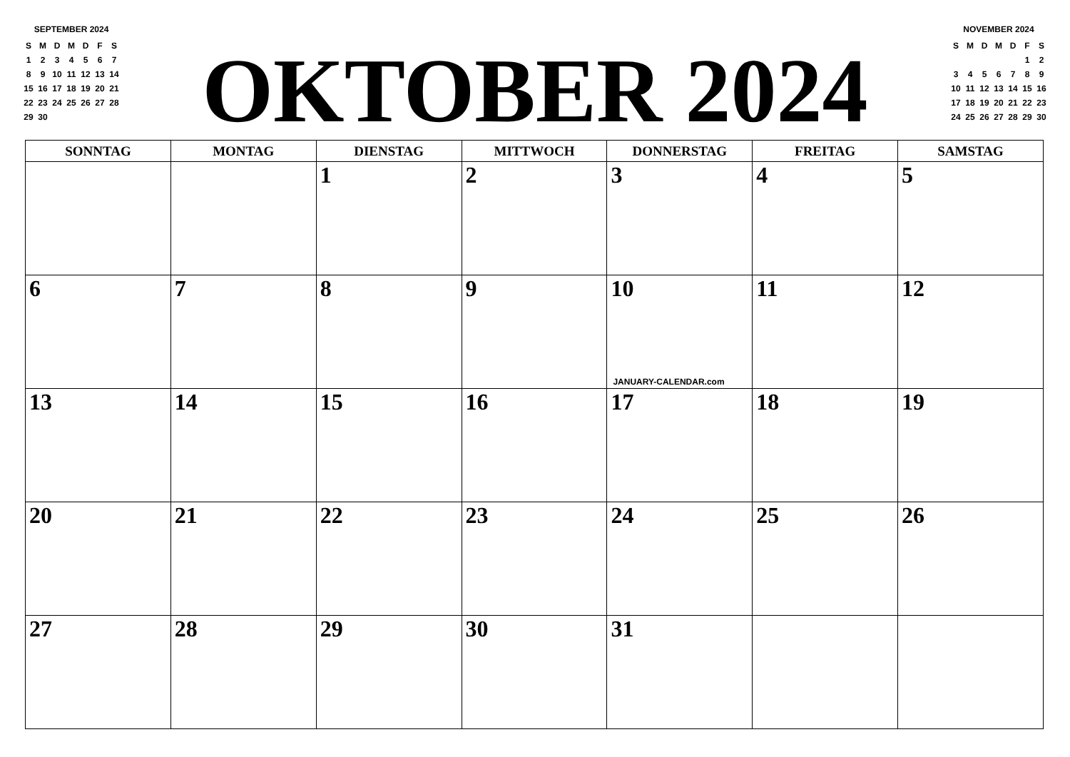SEPTEMBER 2024
| S | M | D | M | D | F | S |
| 1 | 2 | 3 | 4 | 5 | 6 | 7 |
| 8 | 9 | 10 | 11 | 12 | 13 | 14 |
| 15 | 16 | 17 | 18 | 19 | 20 | 21 |
| 22 | 23 | 24 | 25 | 26 | 27 | 28 |
| 29 | 30 | | | | | |
OKTOBER 2024
NOVEMBER 2024
| S | M | D | M | D | F | S |
| | | | | | 1 | 2 |
| 3 | 4 | 5 | 6 | 7 | 8 | 9 |
| 10 | 11 | 12 | 13 | 14 | 15 | 16 |
| 17 | 18 | 19 | 20 | 21 | 22 | 23 |
| 24 | 25 | 26 | 27 | 28 | 29 | 30 |
| SONNTAG | MONTAG | DIENSTAG | MITTWOCH | DONNERSTAG | FREITAG | SAMSTAG |
| --- | --- | --- | --- | --- | --- | --- |
| | | 1 | 2 | 3 | 4 | 5 |
| 6 | 7 | 8 | 9 | 10 JANUARY-CALENDAR.com | 11 | 12 |
| 13 | 14 | 15 | 16 | 17 | 18 | 19 |
| 20 | 21 | 22 | 23 | 24 | 25 | 26 |
| 27 | 28 | 29 | 30 | 31 | | |